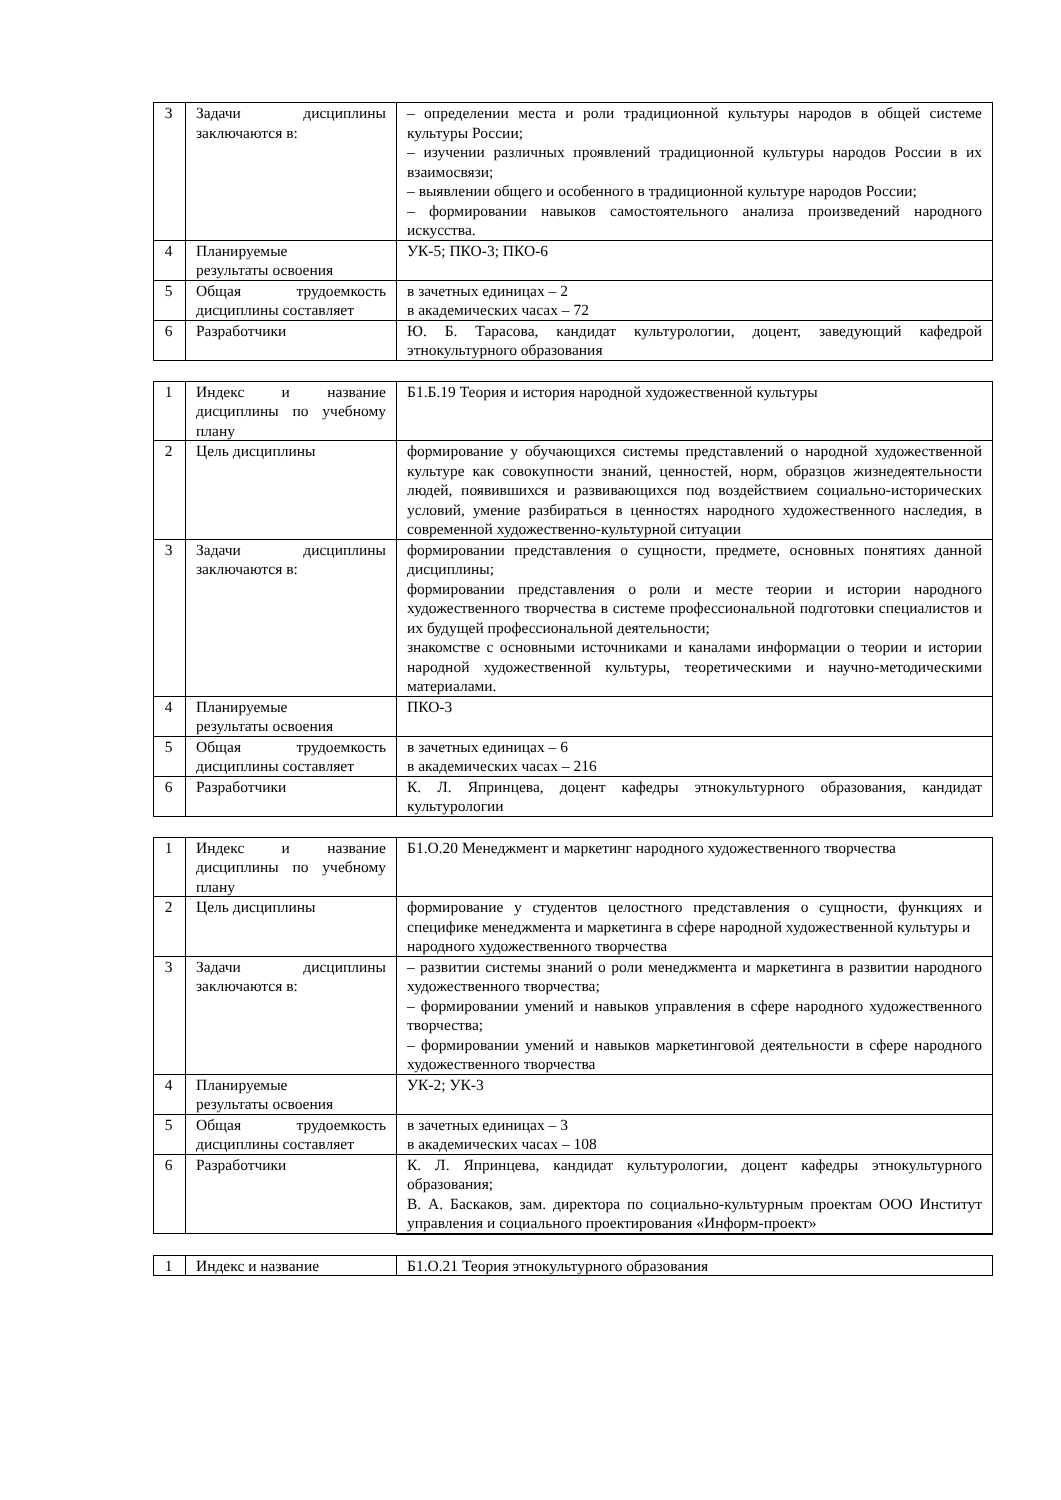| 3 | Задачи дисциплины заключаются в: | – определении места и роли традиционной культуры народов в общей системе культуры России; – изучении различных проявлений традиционной культуры народов России в их взаимосвязи; – выявлении общего и особенного в традиционной культуре народов России; – формировании навыков самостоятельного анализа произведений народного искусства. |
| 4 | Планируемые результаты освоения | УК-5; ПКО-3; ПКО-6 |
| 5 | Общая трудоемкость дисциплины составляет | в зачетных единицах – 2 в академических часах – 72 |
| 6 | Разработчики | Ю. Б. Тарасова, кандидат культурологии, доцент, заведующий кафедрой этнокультурного образования |
| 1 | Индекс и название дисциплины по учебному плану | Б1.Б.19 Теория и история народной художественной культуры |
| 2 | Цель дисциплины | формирование у обучающихся системы представлений о народной художественной культуре как совокупности знаний, ценностей, норм, образцов жизнедеятельности людей, появившихся и развивающихся под воздействием социально-исторических условий, умение разбираться в ценностях народного художественного наследия, в современной художественно-культурной ситуации |
| 3 | Задачи дисциплины заключаются в: | формировании представления о сущности, предмете, основных понятиях данной дисциплины; формировании представления о роли и месте теории и истории народного художественного творчества в системе профессиональной подготовки специалистов и их будущей профессиональной деятельности; знакомстве с основными источниками и каналами информации о теории и истории народной художественной культуры, теоретическими и научно-методическими материалами. |
| 4 | Планируемые результаты освоения | ПКО-3 |
| 5 | Общая трудоемкость дисциплины составляет | в зачетных единицах – 6 в академических часах – 216 |
| 6 | Разработчики | К. Л. Япринцева, доцент кафедры этнокультурного образования, кандидат культурологии |
| 1 | Индекс и название дисциплины по учебному плану | Б1.О.20 Менеджмент и маркетинг народного художественного творчества |
| 2 | Цель дисциплины | формирование у студентов целостного представления о сущности, функциях и специфике менеджмента и маркетинга в сфере народной художественной культуры и народного художественного творчества |
| 3 | Задачи дисциплины заключаются в: | – развитии системы знаний о роли менеджмента и маркетинга в развитии народного художественного творчества; – формировании умений и навыков управления в сфере народного художественного творчества; – формировании умений и навыков маркетинговой деятельности в сфере народного художественного творчества |
| 4 | Планируемые результаты освоения | УК-2; УК-3 |
| 5 | Общая трудоемкость дисциплины составляет | в зачетных единицах – 3 в академических часах – 108 |
| 6 | Разработчики | К. Л. Япринцева, кандидат культурологии, доцент кафедры этнокультурного образования; В. А. Баскаков, зам. директора по социально-культурным проектам ООО Институт управления и социального проектирования «Информ-проект» |
| 1 | Индекс и название | Б1.О.21 Теория этнокультурного образования |